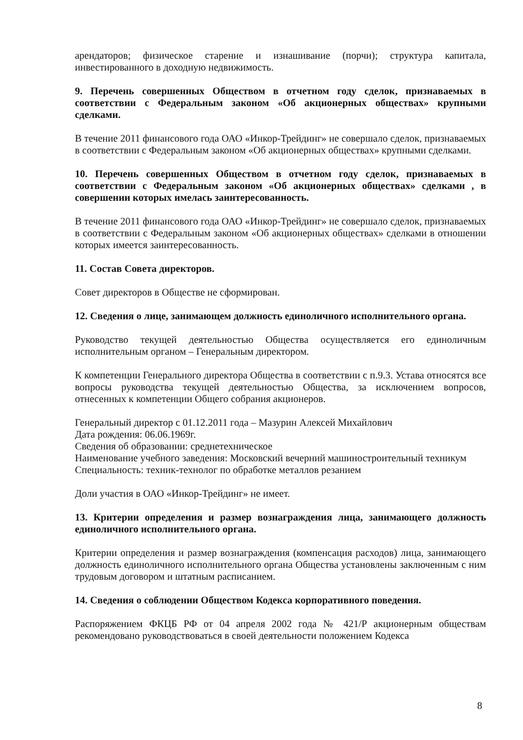арендаторов; физическое старение и изнашивание (порчи); структура капитала, инвестированного в доходную недвижимость.
9. Перечень совершенных Обществом в отчетном году сделок, признаваемых в соответствии с Федеральным законом «Об акционерных обществах» крупными сделками.
В течение 2011 финансового года ОАО «Инкор-Трейдинг» не совершало сделок, признаваемых в соответствии с Федеральным законом «Об акционерных обществах» крупными сделками.
10. Перечень совершенных Обществом в отчетном году сделок, признаваемых в соответствии с Федеральным законом «Об акционерных обществах» сделками , в совершении которых имелась заинтересованность.
В течение 2011 финансового года ОАО «Инкор-Трейдинг» не совершало сделок, признаваемых в соответствии с Федеральным законом «Об акционерных обществах» сделками в отношении которых имеется заинтересованность.
11. Состав Совета директоров.
Совет директоров в Обществе не сформирован.
12. Сведения о лице, занимающем должность единоличного исполнительного органа.
Руководство текущей деятельностью Общества осуществляется его единоличным исполнительным органом – Генеральным директором.
К компетенции Генерального директора Общества в соответствии с п.9.3. Устава относятся все вопросы руководства текущей деятельностью Общества, за исключением вопросов, отнесенных к компетенции Общего собрания акционеров.
Генеральный директор с 01.12.2011 года – Мазурин Алексей Михайлович
Дата рождения: 06.06.1969г.
Сведения об образовании: среднетехническое
Наименование учебного заведения: Московский вечерний машиностроительный техникум
Специальность: техник-технолог по обработке металлов резанием
Доли участия в ОАО «Инкор-Трейдинг» не имеет.
13. Критерии определения и размер вознаграждения лица, занимающего должность единоличного исполнительного органа.
Критерии определения и размер вознаграждения (компенсация расходов) лица, занимающего должность единоличного исполнительного органа Общества установлены заключенным с ним трудовым договором и штатным расписанием.
14. Сведения о соблюдении Обществом Кодекса корпоративного поведения.
Распоряжением ФКЦБ РФ от 04 апреля 2002 года № 421/Р акционерным обществам рекомендовано руководствоваться в своей деятельности положением Кодекса
8